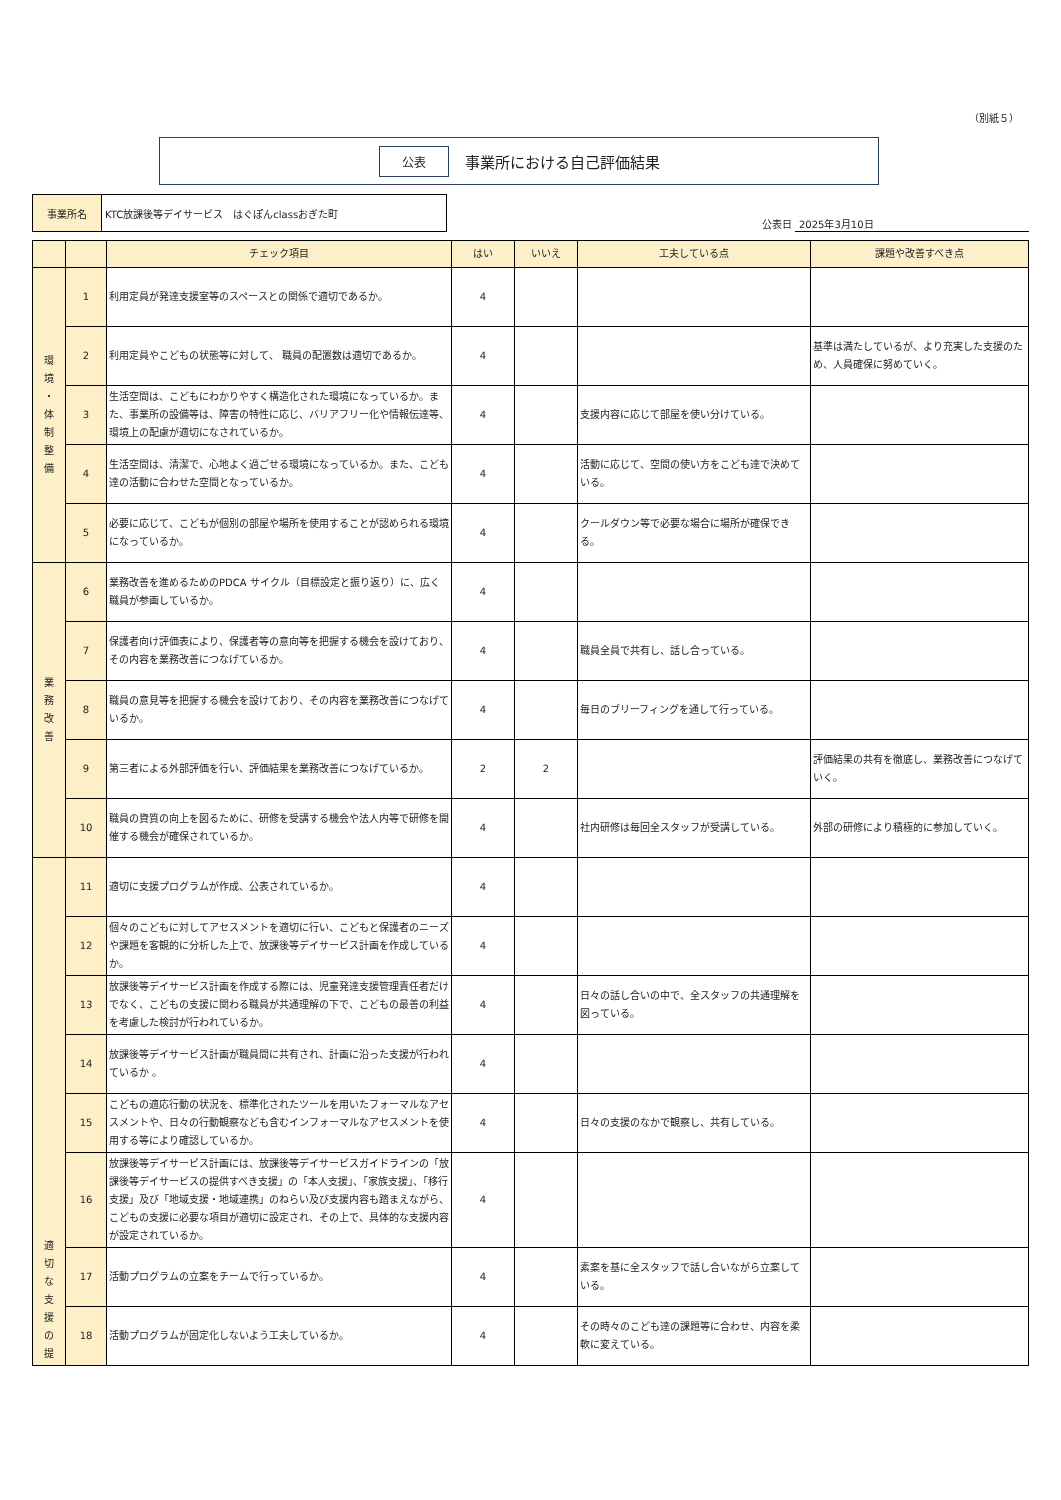（別紙５）
公表 事業所における自己評価結果
事業所名 KTC放課後等デイサービス　はぐぽんclassおぎた町
公表日 2025年3月10日
| | | チェック項目 | はい | いいえ | 工夫している点 | 課題や改善すべき点 |
| --- | --- | --- | --- | --- | --- | --- |
| 環 境 ・ 体 制 整 備 | 1 | 利用定員が発達支援室等のスペースとの関係で適切であるか。 | 4 | | | |
| | 2 | 利用定員やこどもの状態等に対して、 職員の配置数は適切であるか。 | 4 | | | 基準は満たしているが、より充実した支援のため、人員確保に努めていく。 |
| | 3 | 生活空間は、こどもにわかりやすく構造化された環境になっているか。また、事業所の設備等は、障害の特性に応じ、バリアフリー化や情報伝達等、環境上の配慮が適切になされているか。 | 4 | | 支援内容に応じて部屋を使い分けている。 | |
| | 4 | 生活空間は、清潔で、心地よく過ごせる環境になっているか。また、こども達の活動に合わせた空間となっているか。 | 4 | | 活動に応じて、空間の使い方をこども達で決めている。 | |
| | 5 | 必要に応じて、こどもが個別の部屋や場所を使用することが認められる環境になっているか。 | 4 | | クールダウン等で必要な場合に場所が確保できる。 | |
| 業 務 改 善 | 6 | 業務改善を進めるためのPDCA サイクル（目標設定と振り返り）に、広く職員が参画しているか。 | 4 | | | |
| | 7 | 保護者向け評価表により、保護者等の意向等を把握する機会を設けており、その内容を業務改善につなげているか。 | 4 | | 職員全員で共有し、話し合っている。 | |
| | 8 | 職員の意見等を把握する機会を設けており、その内容を業務改善につなげているか。 | 4 | | 毎日のブリーフィングを通して行っている。 | |
| | 9 | 第三者による外部評価を行い、評価結果を業務改善につなげているか。 | 2 | 2 | | 評価結果の共有を徹底し、業務改善につなげていく。 |
| | 10 | 職員の資質の向上を図るために、研修を受講する機会や法人内等で研修を開催する機会が確保されているか。 | 4 | | 社内研修は毎回全スタッフが受講している。 | 外部の研修により積極的に参加していく。 |
| 適 切 な 支 援 の 提 | 11 | 適切に支援プログラムが作成、公表されているか。 | 4 | | | |
| | 12 | 個々のこどもに対してアセスメントを適切に行い、こどもと保護者のニーズや課題を客観的に分析した上で、放課後等デイサービス計画を作成しているか。 | 4 | | | |
| | 13 | 放課後等デイサービス計画を作成する際には、児童発達支援管理責任者だけでなく、こどもの支援に関わる職員が共通理解の下で、こどもの最善の利益を考慮した検討が行われているか。 | 4 | | 日々の話し合いの中で、全スタッフの共通理解を図っている。 | |
| | 14 | 放課後等デイサービス計画が職員間に共有され、計画に沿った支援が行われているか 。 | 4 | | | |
| | 15 | こどもの適応行動の状況を、標準化されたツールを用いたフォーマルなアセスメントや、日々の行動観察なども含むインフォーマルなアセスメントを使用する等により確認しているか。 | 4 | | 日々の支援のなかで観察し、共有している。 | |
| | 16 | 放課後等デイサービス計画には、放課後等デイサービスガイドラインの「放課後等デイサービスの提供すべき支援」の「本人支援」、「家族支援」、「移行支援」及び「地域支援・地域連携」のねらい及び支援内容も踏まえながら、こどもの支援に必要な項目が適切に設定され、その上で、具体的な支援内容が設定されているか。 | 4 | | | |
| | 17 | 活動プログラムの立案をチームで行っているか。 | 4 | | 素案を基に全スタッフで話し合いながら立案している。 | |
| | 18 | 活動プログラムが固定化しないよう工夫しているか。 | 4 | | その時々のこども達の課題等に合わせ、内容を柔軟に変えている。 | |